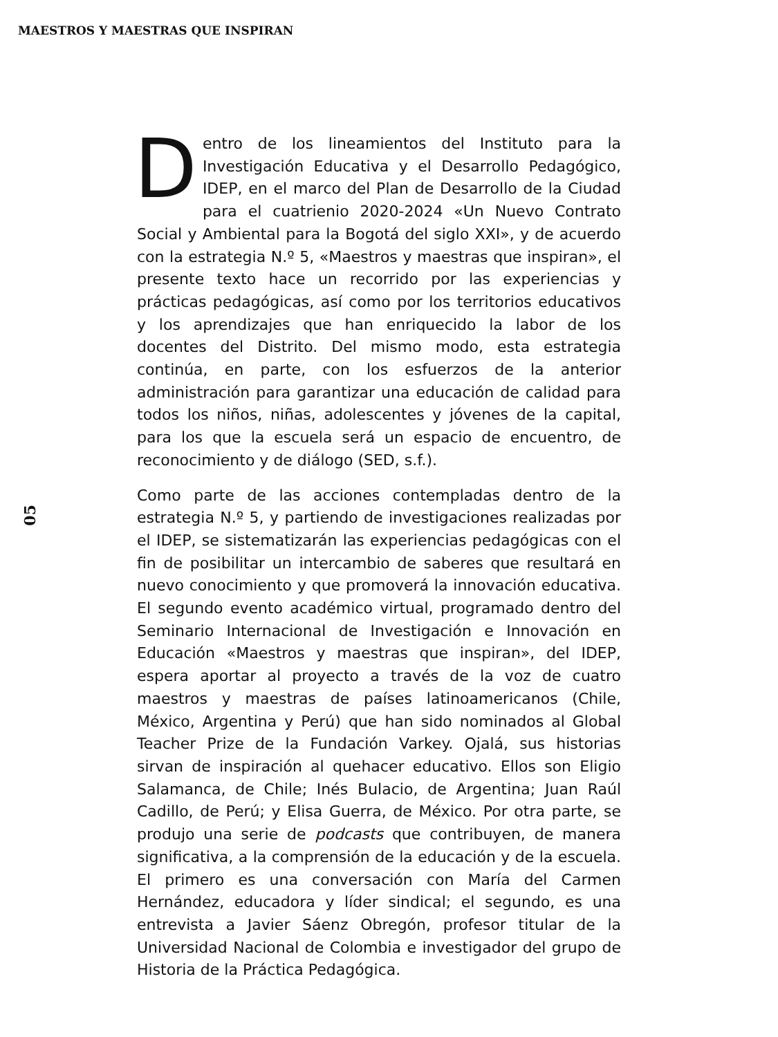MAESTROS Y MAESTRAS QUE INSPIRAN
05
Dentro de los lineamientos del Instituto para la Investigación Educativa y el Desarrollo Pedagógico, IDEP, en el marco del Plan de Desarrollo de la Ciudad para el cuatrienio 2020-2024 «Un Nuevo Contrato Social y Ambiental para la Bogotá del siglo XXI», y de acuerdo con la estrategia N.º 5, «Maestros y maestras que inspiran», el presente texto hace un recorrido por las experiencias y prácticas pedagógicas, así como por los territorios educativos y los aprendizajes que han enriquecido la labor de los docentes del Distrito. Del mismo modo, esta estrategia continúa, en parte, con los esfuerzos de la anterior administración para garantizar una educación de calidad para todos los niños, niñas, adolescentes y jóvenes de la capital, para los que la escuela será un espacio de encuentro, de reconocimiento y de diálogo (SED, s.f.).
Como parte de las acciones contempladas dentro de la estrategia N.º 5, y partiendo de investigaciones realizadas por el IDEP, se sistematizarán las experiencias pedagógicas con el fin de posibilitar un intercambio de saberes que resultará en nuevo conocimiento y que promoverá la innovación educativa. El segundo evento académico virtual, programado dentro del Seminario Internacional de Investigación e Innovación en Educación «Maestros y maestras que inspiran», del IDEP, espera aportar al proyecto a través de la voz de cuatro maestros y maestras de países latinoamericanos (Chile, México, Argentina y Perú) que han sido nominados al Global Teacher Prize de la Fundación Varkey. Ojalá, sus historias sirvan de inspiración al quehacer educativo. Ellos son Eligio Salamanca, de Chile; Inés Bulacio, de Argentina; Juan Raúl Cadillo, de Perú; y Elisa Guerra, de México. Por otra parte, se produjo una serie de podcasts que contribuyen, de manera significativa, a la comprensión de la educación y de la escuela. El primero es una conversación con María del Carmen Hernández, educadora y líder sindical; el segundo, es una entrevista a Javier Sáenz Obregón, profesor titular de la Universidad Nacional de Colombia e investigador del grupo de Historia de la Práctica Pedagógica.